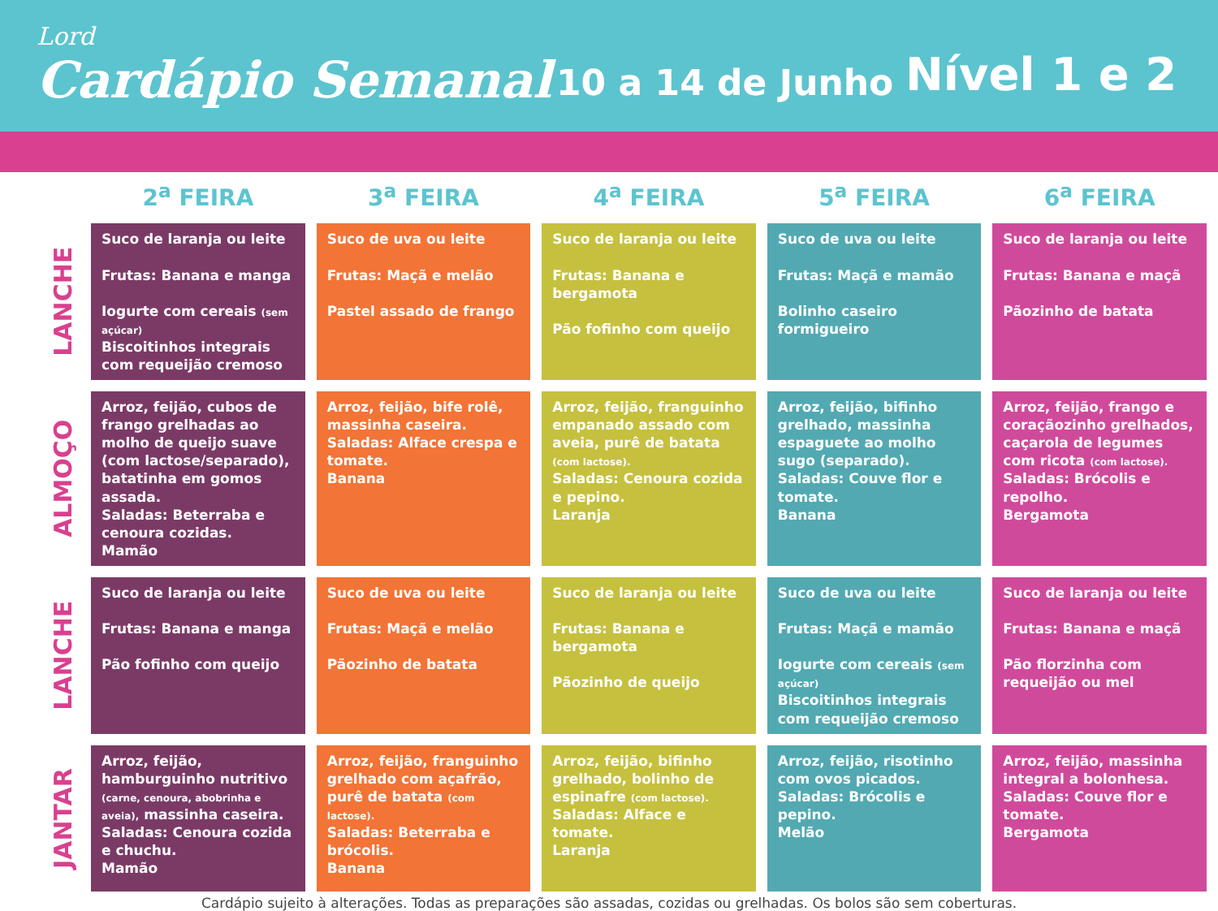Lord
Cardápio Semanal
10 a 14 de Junho
Nível 1 e 2
| | 2<sup>a</sup> FEIRA | 3<sup>a</sup> FEIRA | 4<sup>a</sup> FEIRA | 5<sup>a</sup> FEIRA | 6<sup>a</sup> FEIRA |
| --- | --- | --- | --- | --- | --- |
| LANCHE | Suco de laranja ou leite Frutas: Banana e manga Iogurte com cereais (sem açúcar) Biscoitinhos integrais com requeijão cremoso | Suco de uva ou leite Frutas: Maçã e melão Pastel assado de frango | Suco de laranja ou leite Frutas: Banana e bergamota Pão fofinho com queijo | Suco de uva ou leite Frutas: Maçã e mamão Bolinho caseiro formigueiro | Suco de laranja ou leite Frutas: Banana e maçã Pãozinho de batata |
| ALMOÇO | Arroz, feijão, cubos de frango grelhadas ao molho de queijo suave (com lactose/separado), batatinha em gomos assada. Saladas: Beterraba e cenoura cozidas. Mamão | Arroz, feijão, bife rolê, massinha caseira. Saladas: Alface crespa e tomate. Banana | Arroz, feijão, franguinho empanado assado com aveia, purê de batata (com lactose). Saladas: Cenoura cozida e pepino. Laranja | Arroz, feijão, bifinho grelhado, massinha espaguete ao molho sugo (separado). Saladas: Couve flor e tomate. Banana | Arroz, feijão, frango e coraçãozinho grelhados, caçarola de legumes com ricota (com lactose). Saladas: Brócolis e repolho. Bergamota |
| LANCHE | Suco de laranja ou leite Frutas: Banana e manga Pão fofinho com queijo | Suco de uva ou leite Frutas: Maçã e melão Pãozinho de batata | Suco de laranja ou leite Frutas: Banana e bergamota Pãozinho de queijo | Suco de uva ou leite Frutas: Maçã e mamão Iogurte com cereais (sem açúcar) Biscoitinhos integrais com requeijão cremoso | Suco de laranja ou leite Frutas: Banana e maçã Pão florzinha com requeijão ou mel |
| JANTAR | Arroz, feijão, hamburguinho nutritivo (carne, cenoura, abobrinha e aveia), massinha caseira. Saladas: Cenoura cozida e chuchu. Mamão | Arroz, feijão, franguinho grelhado com açafrão, purê de batata (com lactose). Saladas: Beterraba e brócolis. Banana | Arroz, feijão, bifinho grelhado, bolinho de espinafre (com lactose). Saladas: Alface e tomate. Laranja | Arroz, feijão, risotinho com ovos picados. Saladas: Brócolis e pepino. Melão | Arroz, feijão, massinha integral a bolonhesa. Saladas: Couve flor e tomate. Bergamota |
Cardápio sujeito à alterações. Todas as preparações são assadas, cozidas ou grelhadas. Os bolos são sem coberturas.